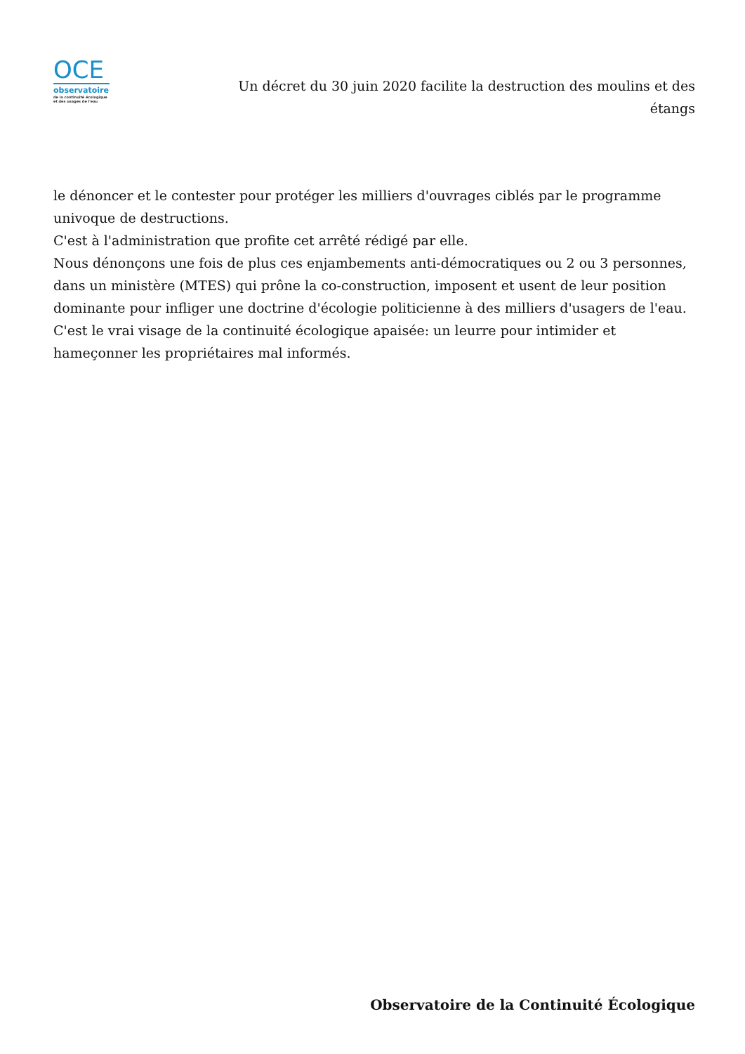OCE
observatoire
de la continuité écologique
et des usages de l'eau
Un décret du 30 juin 2020 facilite la destruction des moulins et des étangs
le dénoncer et le contester pour protéger les milliers d'ouvrages ciblés par le programme univoque de destructions.
C'est à l'administration que profite cet arrêté rédigé par elle.
Nous dénonçons une fois de plus ces enjambements anti-démocratiques ou 2 ou 3 personnes, dans un ministère (MTES) qui prône la co-construction, imposent et usent de leur position dominante pour infliger une doctrine d'écologie politicienne à des milliers d'usagers de l'eau.
C'est le vrai visage de la continuité écologique apaisée: un leurre pour intimider et hameçonner les propriétaires mal informés.
Observatoire de la Continuité Écologique